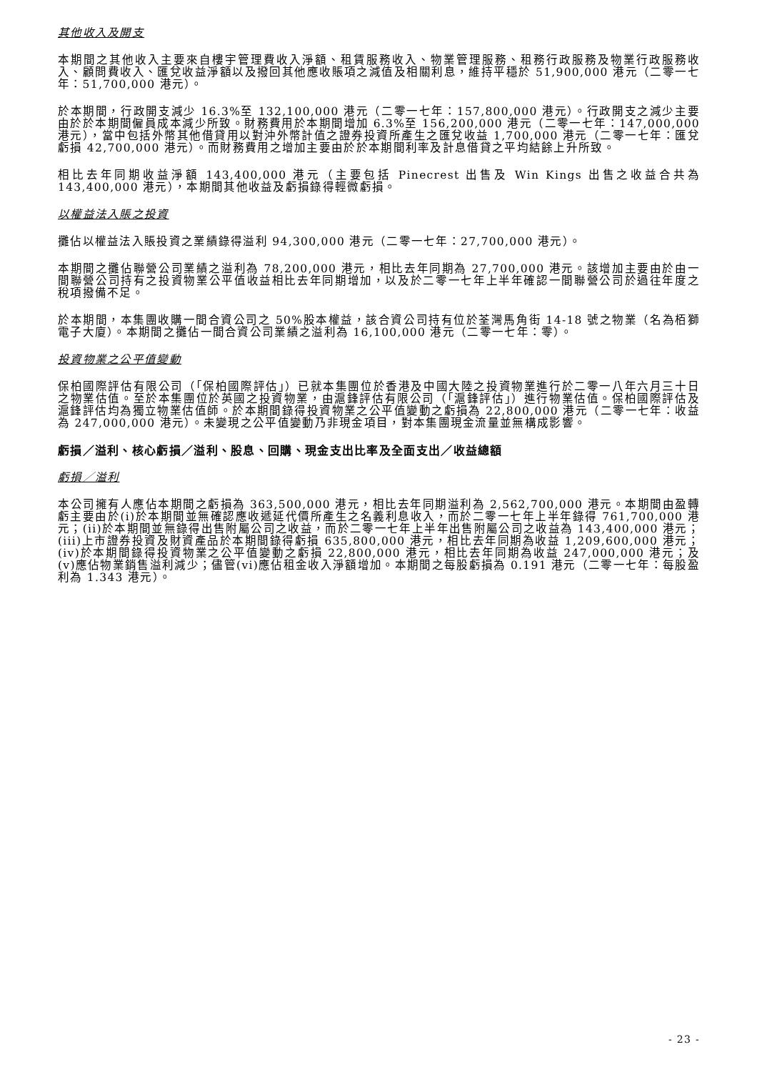其他收入及開支
本期間之其他收入主要來自樓宇管理費收入淨額、租賃服務收入、物業管理服務、租務行政服務及物業行政服務收入、顧問費收入、匯兌收益淨額以及撥回其他應收賬項之減值及相關利息，維持平穩於 51,900,000 港元（二零一七年：51,700,000 港元）。
於本期間，行政開支減少 16.3%至 132,100,000 港元（二零一七年：157,800,000 港元）。行政開支之減少主要由於於本期間僱員成本減少所致。財務費用於本期間增加 6.3%至 156,200,000 港元（二零一七年：147,000,000 港元），當中包括外幣其他借貸用以對沖外幣計值之證券投資所產生之匯兌收益 1,700,000 港元（二零一七年：匯兌虧損 42,700,000 港元）。而財務費用之增加主要由於於本期間利率及計息借貸之平均結餘上升所致。
相比去年同期收益淨額 143,400,000 港元（主要包括 Pinecrest 出售及 Win Kings 出售之收益合共為 143,400,000 港元），本期間其他收益及虧損錄得輕微虧損。
以權益法入賬之投資
攤佔以權益法入賬投資之業績錄得溢利 94,300,000 港元（二零一七年：27,700,000 港元）。
本期間之攤佔聯營公司業績之溢利為 78,200,000 港元，相比去年同期為 27,700,000 港元。該增加主要由於由一間聯營公司持有之投資物業公平值收益相比去年同期增加，以及於二零一七年上半年確認一間聯營公司於過往年度之稅項撥備不足。
於本期間，本集團收購一間合資公司之 50%股本權益，該合資公司持有位於荃灣馬角街 14-18 號之物業（名為栢獅電子大廈）。本期間之攤佔一間合資公司業績之溢利為 16,100,000 港元（二零一七年：零）。
投資物業之公平值變動
保柏國際評估有限公司（「保柏國際評估」）已就本集團位於香港及中國大陸之投資物業進行於二零一八年六月三十日之物業估值。至於本集團位於英國之投資物業，由滬鋒評估有限公司（「滬鋒評估」）進行物業估值。保柏國際評估及滬鋒評估均為獨立物業估值師。於本期間錄得投資物業之公平值變動之虧損為 22,800,000 港元（二零一七年：收益為 247,000,000 港元）。未變現之公平值變動乃非現金項目，對本集團現金流量並無構成影響。
虧損／溢利、核心虧損／溢利、股息、回購、現金支出比率及全面支出／收益總額
虧損／溢利
本公司擁有人應佔本期間之虧損為 363,500,000 港元，相比去年同期溢利為 2,562,700,000 港元。本期間由盈轉虧主要由於(i)於本期間並無確認應收遞延代價所產生之名義利息收入，而於二零一七年上半年錄得 761,700,000 港元；(ii)於本期間並無錄得出售附屬公司之收益，而於二零一七年上半年出售附屬公司之收益為 143,400,000 港元；(iii)上市證券投資及財資產品於本期間錄得虧損 635,800,000 港元，相比去年同期為收益 1,209,600,000 港元；(iv)於本期間錄得投資物業之公平值變動之虧損 22,800,000 港元，相比去年同期為收益 247,000,000 港元；及(v)應佔物業銷售溢利減少；儘管(vi)應佔租金收入淨額增加。本期間之每股虧損為 0.191 港元（二零一七年：每股盈利為 1.343 港元）。
- 23 -